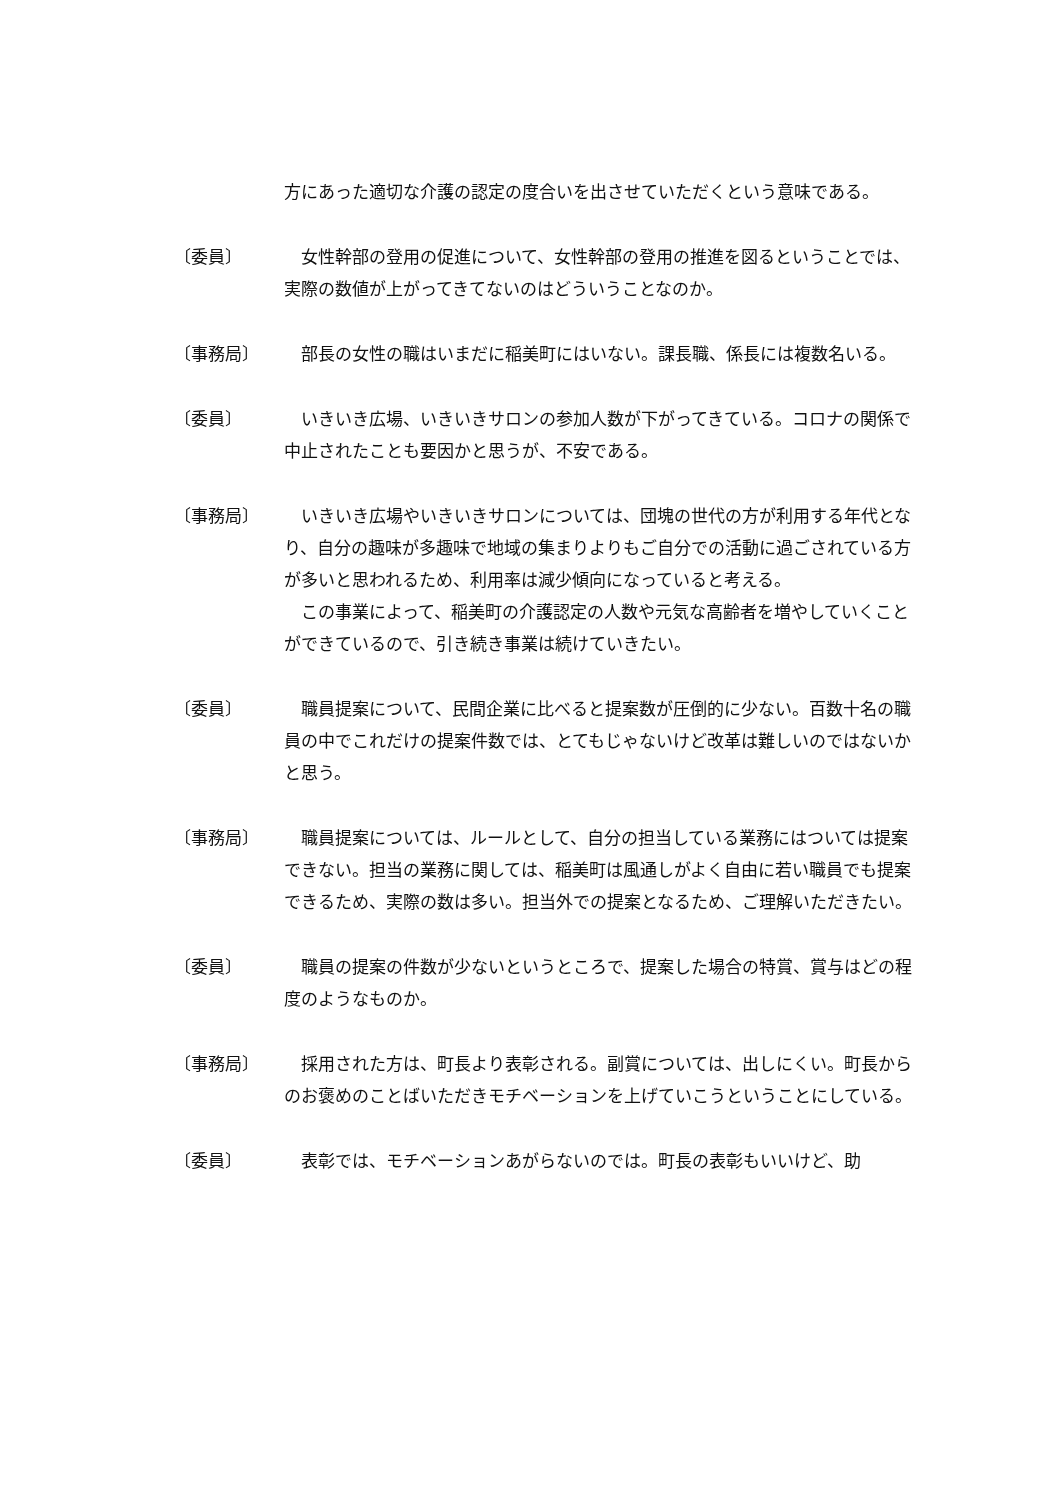方にあった適切な介護の認定の度合いを出させていただくという意味である。
〔委員〕 　女性幹部の登用の促進について、女性幹部の登用の推進を図るということでは、実際の数値が上がってきてないのはどういうことなのか。
〔事務局〕 　部長の女性の職はいまだに稲美町にはいない。課長職、係長には複数名いる。
〔委員〕 　いきいき広場、いきいきサロンの参加人数が下がってきている。コロナの関係で中止されたことも要因かと思うが、不安である。
〔事務局〕 　いきいき広場やいきいきサロンについては、団塊の世代の方が利用する年代となり、自分の趣味が多趣味で地域の集まりよりもご自分での活動に過ごされている方が多いと思われるため、利用率は減少傾向になっていると考える。
　この事業によって、稲美町の介護認定の人数や元気な高齢者を増やしていくことができているので、引き続き事業は続けていきたい。
〔委員〕 　職員提案について、民間企業に比べると提案数が圧倒的に少ない。百数十名の職員の中でこれだけの提案件数では、とてもじゃないけど改革は難しいのではないかと思う。
〔事務局〕 　職員提案については、ルールとして、自分の担当している業務にはついては提案できない。担当の業務に関しては、稲美町は風通しがよく自由に若い職員でも提案できるため、実際の数は多い。担当外での提案となるため、ご理解いただきたい。
〔委員〕 　職員の提案の件数が少ないというところで、提案した場合の特賞、賞与はどの程度のようなものか。
〔事務局〕 　採用された方は、町長より表彰される。副賞については、出しにくい。町長からのお褒めのことばいただきモチベーションを上げていこうということにしている。
〔委員〕 　表彰では、モチベーションあがらないのでは。町長の表彰もいいけど、助